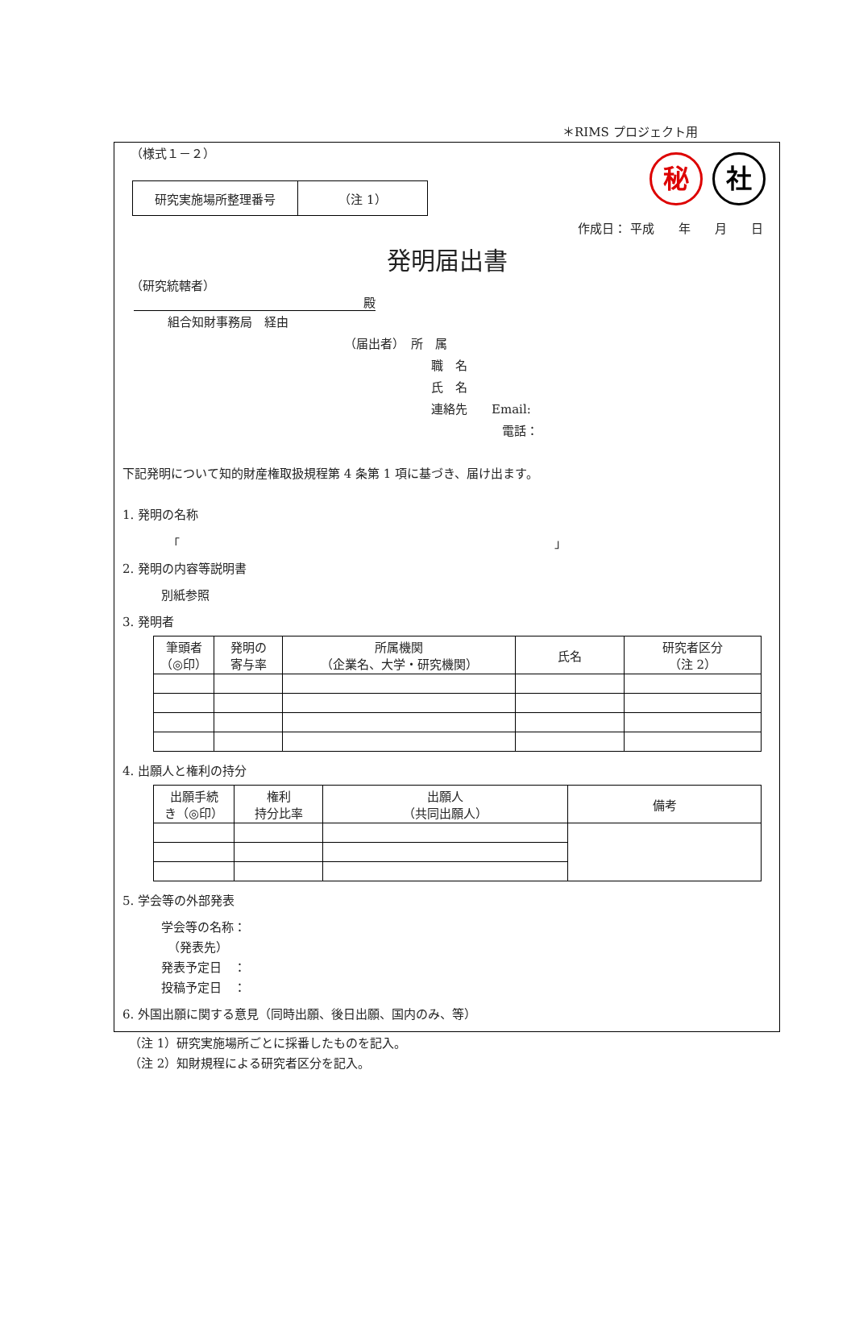＊RIMS プロジェクト用
秘 社
（様式１－２）
| 研究実施場所整理番号 | （注 1） |
作成日： 平成　　年　　月　　日
発明届出書
（研究統轄者）
殿
組合知財事務局　経由
（届出者）　所　属
職　名
氏　名
連絡先　　Email:
電話：
下記発明について知的財産権取扱規程第 4 条第 1 項に基づき、届け出ます。
1. 発明の名称
「 」
2. 発明の内容等説明書
別紙参照
3. 発明者
| 筆頭者 （◎印） | 発明の 寄与率 | 所属機関 （企業名、大学・研究機関） | 氏名 | 研究者区分 （注 2） |
4. 出願人と権利の持分
| 出願手続 き（◎印） | 権利 持分比率 | 出願人 （共同出願人） | 備考 |
5. 学会等の外部発表
学会等の名称：
（発表先）
発表予定日　：
投稿予定日　：
6. 外国出願に関する意見（同時出願、後日出願、国内のみ、等）
（注 1）研究実施場所ごとに採番したものを記入。
（注 2）知財規程による研究者区分を記入。